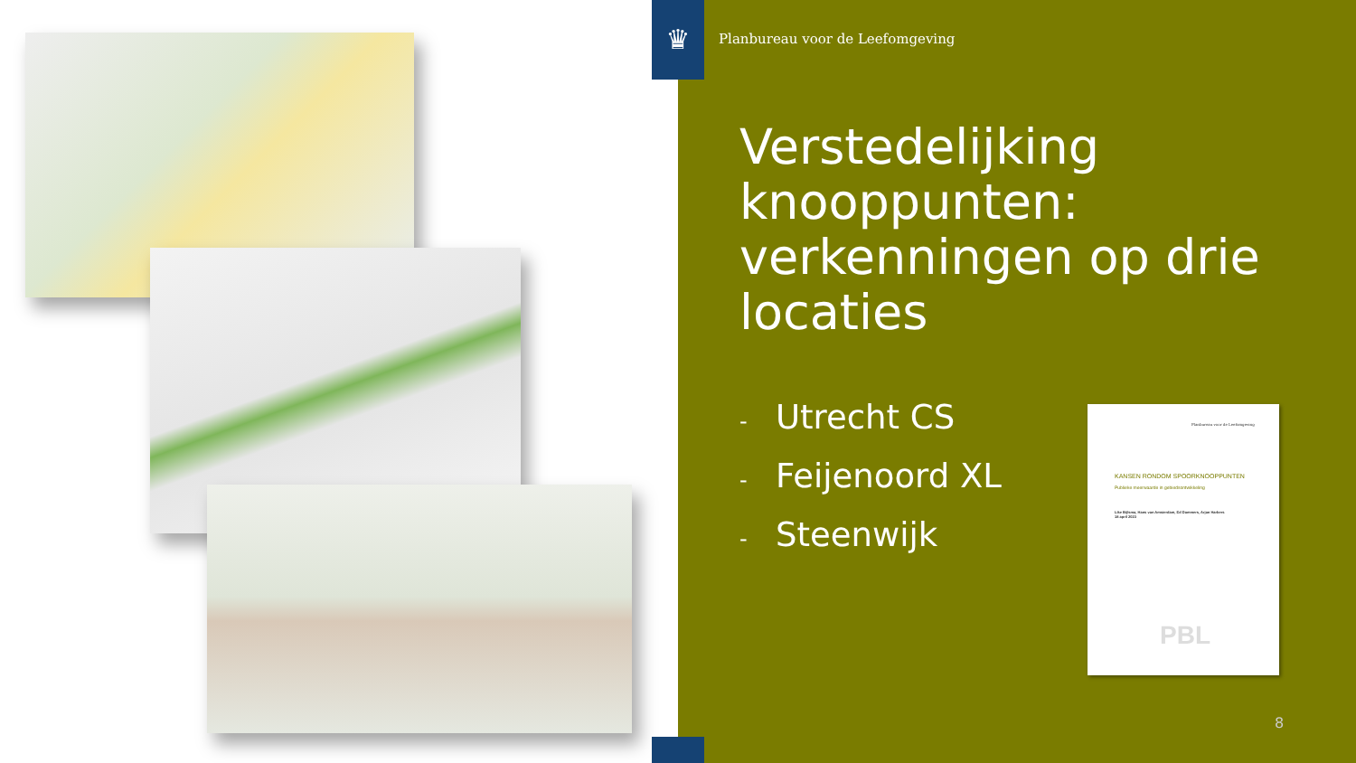♛
Planbureau voor de Leefomgeving
Verstedelijking knooppunten: verkenningen op drie locaties
- Utrecht CS
- Feijenoord XL
- Steenwijk
Planbureau voor de Leefomgeving
KANSEN RONDOM SPOORKNOOPPUNTEN
Publieke meerwaarde in gebiedsontwikkeling
Like Bijlsma, Hans van Amsterdam, Ed Dammers, Arjan Harbers
18 april 2023
PBL
8